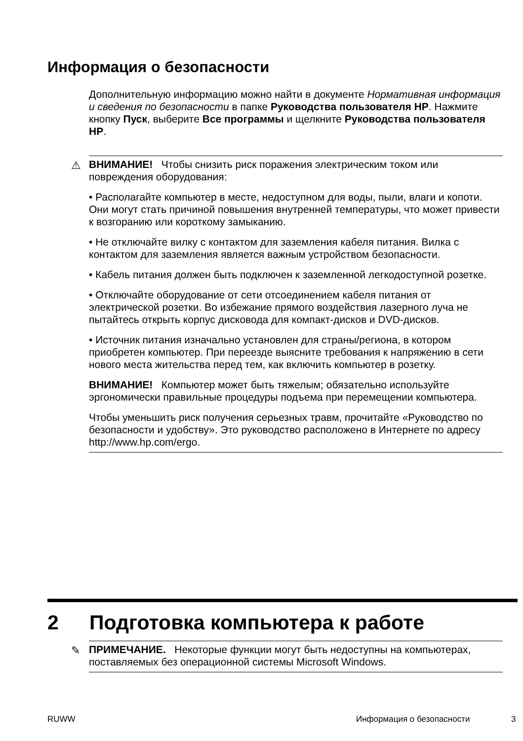Информация о безопасности
Дополнительную информацию можно найти в документе Нормативная информация и сведения по безопасности в папке Руководства пользователя HP. Нажмите кнопку Пуск, выберите Все программы и щелкните Руководства пользователя HP.
⚠
ВНИМАНИЕ! Чтобы снизить риск поражения электрическим током или повреждения оборудования:
• Располагайте компьютер в месте, недоступном для воды, пыли, влаги и копоти. Они могут стать причиной повышения внутренней температуры, что может привести к возгоранию или короткому замыканию.
• Не отключайте вилку с контактом для заземления кабеля питания. Вилка с контактом для заземления является важным устройством безопасности.
• Кабель питания должен быть подключен к заземленной легкодоступной розетке.
• Отключайте оборудование от сети отсоединением кабеля питания от электрической розетки. Во избежание прямого воздействия лазерного луча не пытайтесь открыть корпус дисковода для компакт-дисков и DVD-дисков.
• Источник питания изначально установлен для страны/региона, в котором приобретен компьютер. При переезде выясните требования к напряжению в сети нового места жительства перед тем, как включить компьютер в розетку.
ВНИМАНИЕ! Компьютер может быть тяжелым; обязательно используйте эргономически правильные процедуры подъема при перемещении компьютера.
Чтобы уменьшить риск получения серьезных травм, прочитайте «Руководство по безопасности и удобству». Это руководство расположено в Интернете по адресу http://www.hp.com/ergo.
2 Подготовка компьютера к работе
✎ ПРИМЕЧАНИЕ. Некоторые функции могут быть недоступны на компьютерах, поставляемых без операционной системы Microsoft Windows.
RUWW Информация о безопасности 3